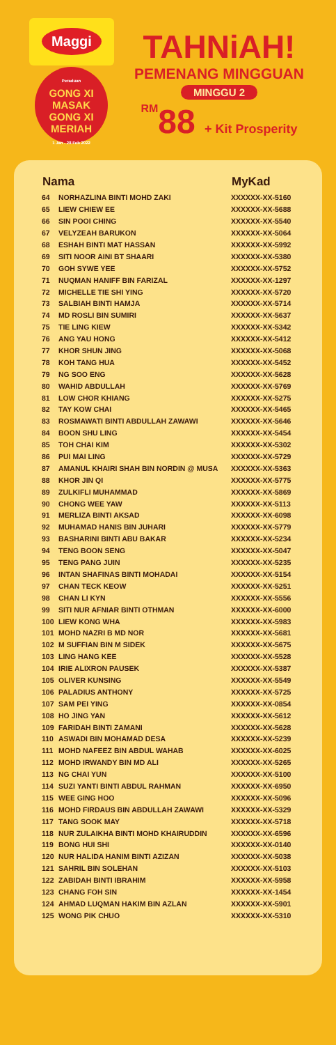Maggi
Peraduan
GONG XI
MASAK
GONG XI
MERIAH
1 Jan - 28 Feb 2022
TAHNiAH!
PEMENANG MINGGUAN
MINGGU 2
RM88 + Kit Prosperity
| Nama | | MyKad |
| --- | --- | --- |
| 64 | NORHAZLINA BINTI MOHD ZAKI | XXXXXX-XX-5160 |
| 65 | LIEW CHIEW EE | XXXXXX-XX-5688 |
| 66 | SIN POOI CHING | XXXXXX-XX-5540 |
| 67 | VELYZEAH BARUKON | XXXXXX-XX-5064 |
| 68 | ESHAH BINTI MAT HASSAN | XXXXXX-XX-5992 |
| 69 | SITI NOOR AINI BT SHAARI | XXXXXX-XX-5380 |
| 70 | GOH SYWE YEE | XXXXXX-XX-5752 |
| 71 | NUQMAN HANIFF BIN FARIZAL | XXXXXX-XX-1297 |
| 72 | MICHELLE TIE SHI YING | XXXXXX-XX-5720 |
| 73 | SALBIAH BINTI HAMJA | XXXXXX-XX-5714 |
| 74 | MD ROSLI BIN SUMIRI | XXXXXX-XX-5637 |
| 75 | TIE LING KIEW | XXXXXX-XX-5342 |
| 76 | ANG YAU HONG | XXXXXX-XX-5412 |
| 77 | KHOR SHUN JING | XXXXXX-XX-5068 |
| 78 | KOH TANG HUA | XXXXXX-XX-5452 |
| 79 | NG SOO ENG | XXXXXX-XX-5628 |
| 80 | WAHID ABDULLAH | XXXXXX-XX-5769 |
| 81 | LOW CHOR KHIANG | XXXXXX-XX-5275 |
| 82 | TAY KOW CHAI | XXXXXX-XX-5465 |
| 83 | ROSMAWATI BINTI ABDULLAH ZAWAWI | XXXXXX-XX-5646 |
| 84 | BOON SHU LING | XXXXXX-XX-5454 |
| 85 | TOH CHAI KIM | XXXXXX-XX-5302 |
| 86 | PUI MAI LING | XXXXXX-XX-5729 |
| 87 | AMANUL KHAIRI SHAH BIN NORDIN @ MUSA | XXXXXX-XX-5363 |
| 88 | KHOR JIN QI | XXXXXX-XX-5775 |
| 89 | ZULKIFLI MUHAMMAD | XXXXXX-XX-5869 |
| 90 | CHONG WEE YAW | XXXXXX-XX-5113 |
| 91 | MERLIZA BINTI AKSAD | XXXXXX-XX-6098 |
| 92 | MUHAMAD HANIS BIN JUHARI | XXXXXX-XX-5779 |
| 93 | BASHARINI BINTI ABU BAKAR | XXXXXX-XX-5234 |
| 94 | TENG BOON SENG | XXXXXX-XX-5047 |
| 95 | TENG PANG JUIN | XXXXXX-XX-5235 |
| 96 | INTAN SHAFINAS BINTI MOHADAI | XXXXXX-XX-5154 |
| 97 | CHAN TECK KEOW | XXXXXX-XX-5251 |
| 98 | CHAN LI KYN | XXXXXX-XX-5556 |
| 99 | SITI NUR AFNIAR BINTI OTHMAN | XXXXXX-XX-6000 |
| 100 | LIEW KONG WHA | XXXXXX-XX-5983 |
| 101 | MOHD NAZRI B MD NOR | XXXXXX-XX-5681 |
| 102 | M SUFFIAN BIN M SIDEK | XXXXXX-XX-5675 |
| 103 | LING HANG KEE | XXXXXX-XX-5528 |
| 104 | IRIE ALIXRON PAUSEK | XXXXXX-XX-5387 |
| 105 | OLIVER KUNSING | XXXXXX-XX-5549 |
| 106 | PALADIUS ANTHONY | XXXXXX-XX-5725 |
| 107 | SAM PEI YING | XXXXXX-XX-0854 |
| 108 | HO JING YAN | XXXXXX-XX-5612 |
| 109 | FARIDAH BINTI ZAMANI | XXXXXX-XX-5628 |
| 110 | ASWADI BIN MOHAMAD DESA | XXXXXX-XX-5239 |
| 111 | MOHD NAFEEZ BIN ABDUL WAHAB | XXXXXX-XX-6025 |
| 112 | MOHD IRWANDY BIN MD ALI | XXXXXX-XX-5265 |
| 113 | NG CHAI YUN | XXXXXX-XX-5100 |
| 114 | SUZI YANTI BINTI ABDUL RAHMAN | XXXXXX-XX-6950 |
| 115 | WEE GING HOO | XXXXXX-XX-5096 |
| 116 | MOHD FIRDAUS BIN ABDULLAH ZAWAWI | XXXXXX-XX-5329 |
| 117 | TANG SOOK MAY | XXXXXX-XX-5718 |
| 118 | NUR ZULAIKHA BINTI MOHD KHAIRUDDIN | XXXXXX-XX-6596 |
| 119 | BONG HUI SHI | XXXXXX-XX-0140 |
| 120 | NUR HALIDA HANIM BINTI AZIZAN | XXXXXX-XX-5038 |
| 121 | SAHRIL BIN SOLEHAN | XXXXXX-XX-5103 |
| 122 | ZABIDAH BINTI IBRAHIM | XXXXXX-XX-5958 |
| 123 | CHANG FOH SIN | XXXXXX-XX-1454 |
| 124 | AHMAD LUQMAN HAKIM BIN AZLAN | XXXXXX-XX-5901 |
| 125 | WONG PIK CHUO | XXXXXX-XX-5310 |